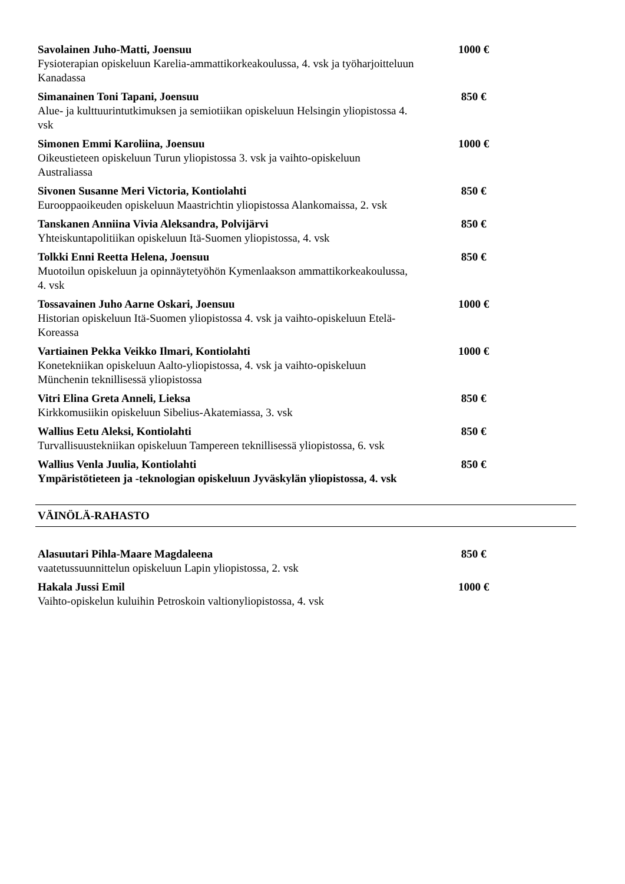Savolainen Juho-Matti, Joensuu
Fysioterapian opiskeluun Karelia-ammattikorkeakoulussa, 4. vsk ja työharjoitteluun Kanadassa
1000 €
Simanainen Toni Tapani, Joensuu
Alue- ja kulttuurintutkimuksen ja semiotiikan opiskeluun Helsingin yliopistossa 4. vsk
850 €
Simonen Emmi Karoliina, Joensuu
Oikeustieteen opiskeluun Turun yliopistossa 3. vsk ja vaihto-opiskeluun Australiassa
1000 €
Sivonen Susanne Meri Victoria, Kontiolahti
Eurooppaoikeuden opiskeluun Maastrichtin yliopistossa Alankomaissa, 2. vsk
850 €
Tanskanen Anniina Vivia Aleksandra, Polvijärvi
Yhteiskuntapolitiikan opiskeluun Itä-Suomen yliopistossa, 4. vsk
850 €
Tolkki Enni Reetta Helena, Joensuu
Muotoilun opiskeluun ja opinnäytetyöhön Kymenlaakson ammattikorkeakoulussa, 4. vsk
850 €
Tossavainen Juho Aarne Oskari, Joensuu
Historian opiskeluun Itä-Suomen yliopistossa 4. vsk ja vaihto-opiskeluun Etelä-Koreassa
1000 €
Vartiainen Pekka Veikko Ilmari, Kontiolahti
Konetekniikan opiskeluun Aalto-yliopistossa, 4. vsk ja vaihto-opiskeluun Münchenin teknillisessä yliopistossa
1000 €
Vitri Elina Greta Anneli, Lieksa
Kirkkomusiikin opiskeluun Sibelius-Akatemiassa, 3. vsk
850 €
Wallius Eetu Aleksi, Kontiolahti
Turvallisuustekniikan opiskeluun Tampereen teknillisessä yliopistossa, 6. vsk
850 €
Wallius Venla Juulia, Kontiolahti
Ympäristötieteen ja -teknologian opiskeluun Jyväskylän yliopistossa, 4. vsk
850 €
VÄINÖLÄ-RAHASTO
Alasuutari Pihla-Maare Magdaleena
vaatetussuunnittelun opiskeluun Lapin yliopistossa, 2. vsk
850 €
Hakala Jussi Emil
Vaihto-opiskelun kuluihin Petroskoin valtionyliopistossa, 4. vsk
1000 €